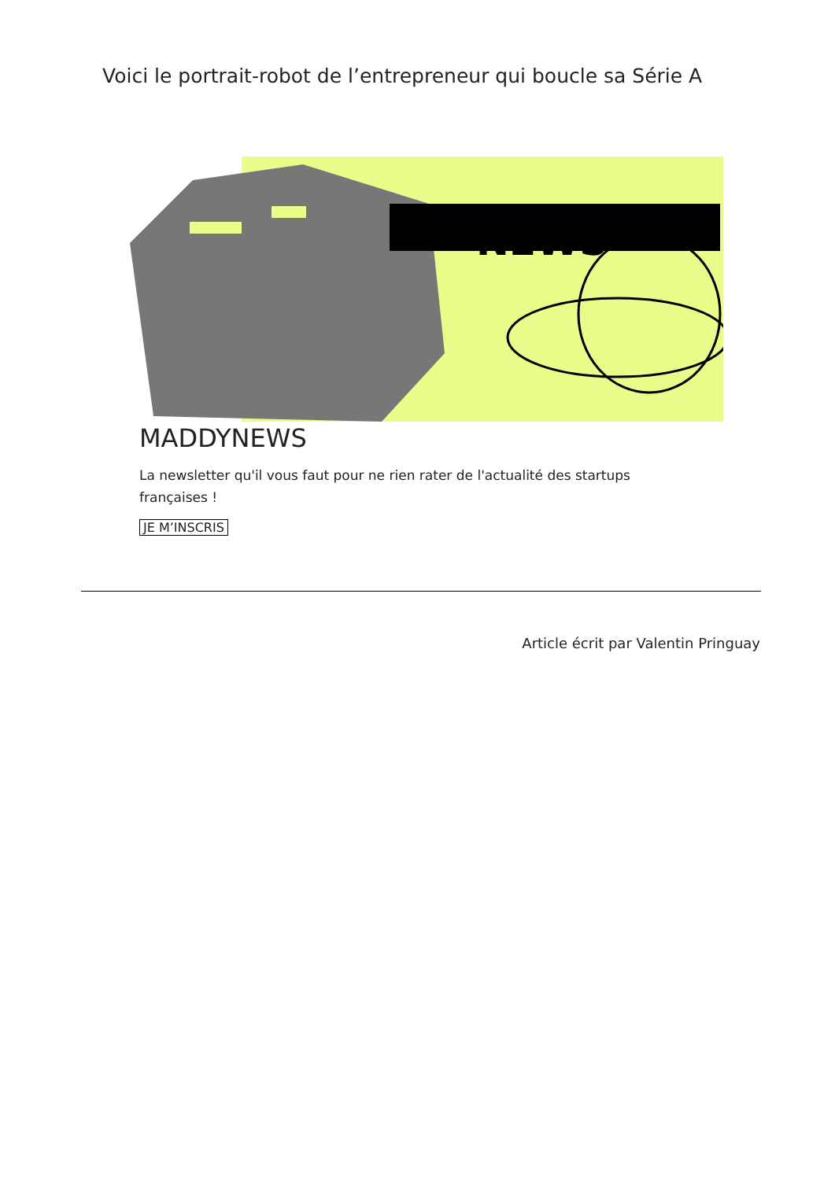Voici le portrait-robot de l’entrepreneur qui boucle sa Série A
NEWS
MADDYNEWS
La newsletter qu'il vous faut pour ne rien rater de l'actualité des startups françaises !
JE M’INSCRIS
Article écrit par Valentin Pringuay